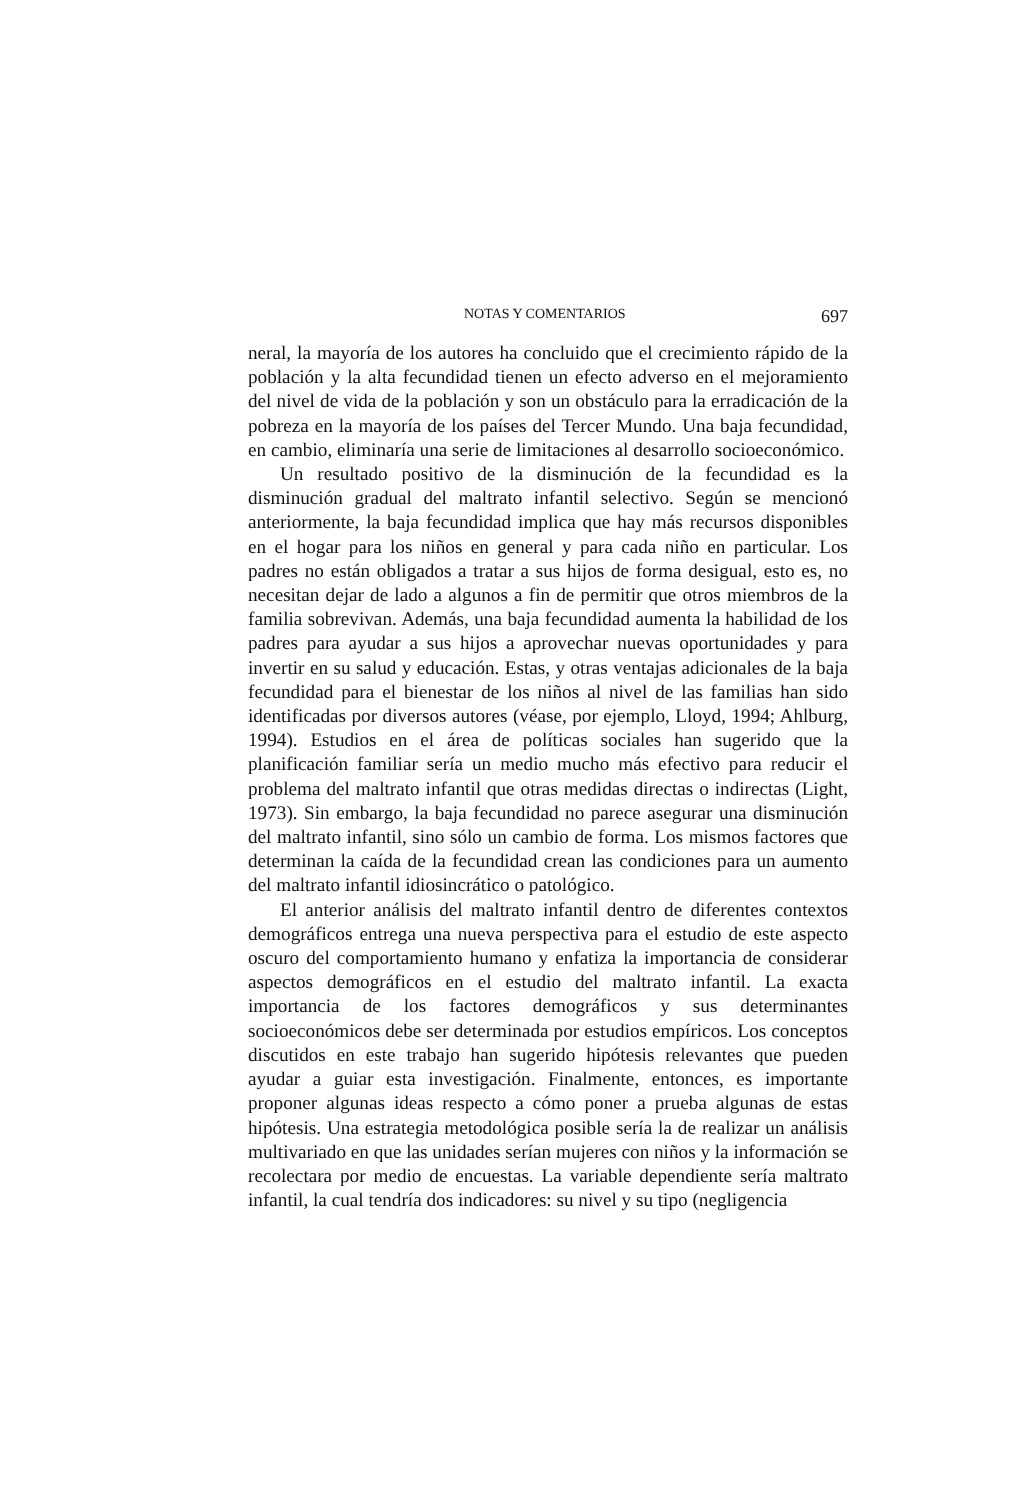NOTAS Y COMENTARIOS 697
neral, la mayoría de los autores ha concluido que el crecimiento rápido de la población y la alta fecundidad tienen un efecto adverso en el mejoramiento del nivel de vida de la población y son un obstáculo para la erradicación de la pobreza en la mayoría de los países del Tercer Mundo. Una baja fecundidad, en cambio, eliminaría una serie de limitaciones al desarrollo socioeconómico.
Un resultado positivo de la disminución de la fecundidad es la disminución gradual del maltrato infantil selectivo. Según se mencionó anteriormente, la baja fecundidad implica que hay más recursos disponibles en el hogar para los niños en general y para cada niño en particular. Los padres no están obligados a tratar a sus hijos de forma desigual, esto es, no necesitan dejar de lado a algunos a fin de permitir que otros miembros de la familia sobrevivan. Además, una baja fecundidad aumenta la habilidad de los padres para ayudar a sus hijos a aprovechar nuevas oportunidades y para invertir en su salud y educación. Estas, y otras ventajas adicionales de la baja fecundidad para el bienestar de los niños al nivel de las familias han sido identificadas por diversos autores (véase, por ejemplo, Lloyd, 1994; Ahlburg, 1994). Estudios en el área de políticas sociales han sugerido que la planificación familiar sería un medio mucho más efectivo para reducir el problema del maltrato infantil que otras medidas directas o indirectas (Light, 1973). Sin embargo, la baja fecundidad no parece asegurar una disminución del maltrato infantil, sino sólo un cambio de forma. Los mismos factores que determinan la caída de la fecundidad crean las condiciones para un aumento del maltrato infantil idiosincrático o patológico.
El anterior análisis del maltrato infantil dentro de diferentes contextos demográficos entrega una nueva perspectiva para el estudio de este aspecto oscuro del comportamiento humano y enfatiza la importancia de considerar aspectos demográficos en el estudio del maltrato infantil. La exacta importancia de los factores demográficos y sus determinantes socioeconómicos debe ser determinada por estudios empíricos. Los conceptos discutidos en este trabajo han sugerido hipótesis relevantes que pueden ayudar a guiar esta investigación. Finalmente, entonces, es importante proponer algunas ideas respecto a cómo poner a prueba algunas de estas hipótesis. Una estrategia metodológica posible sería la de realizar un análisis multivariado en que las unidades serían mujeres con niños y la información se recolectara por medio de encuestas. La variable dependiente sería maltrato infantil, la cual tendría dos indicadores: su nivel y su tipo (negligencia